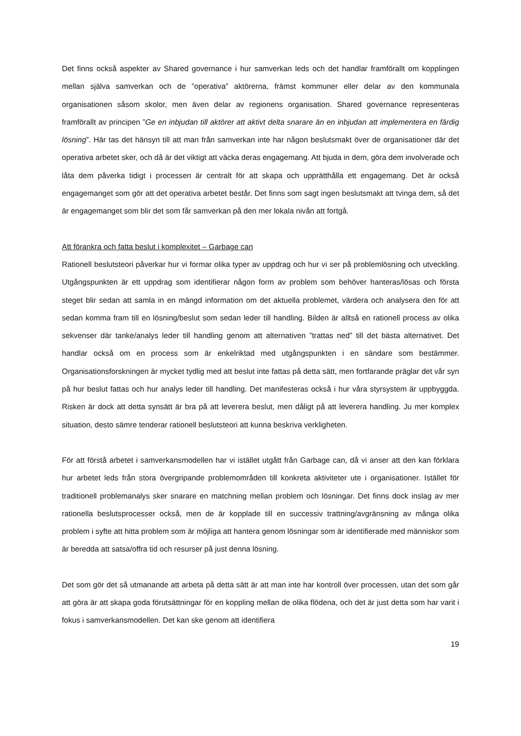Det finns också aspekter av Shared governance i hur samverkan leds och det handlar framförallt om kopplingen mellan själva samverkan och de ”operativa” aktörerna, främst kommuner eller delar av den kommunala organisationen såsom skolor, men även delar av regionens organisation. Shared governance representeras framförallt av principen ”Ge en inbjudan till aktörer att aktivt delta snarare än en inbjudan att implementera en färdig lösning”. Här tas det hänsyn till att man från samverkan inte har någon beslutsmakt över de organisationer där det operativa arbetet sker, och då är det viktigt att väcka deras engagemang. Att bjuda in dem, göra dem involverade och låta dem påverka tidigt i processen är centralt för att skapa och upprätthålla ett engagemang. Det är också engagemanget som gör att det operativa arbetet består. Det finns som sagt ingen beslutsmakt att tvinga dem, så det är engagemanget som blir det som får samverkan på den mer lokala nivån att fortgå.
Att förankra och fatta beslut i komplexitet – Garbage can
Rationell beslutsteori påverkar hur vi formar olika typer av uppdrag och hur vi ser på problemlösning och utveckling. Utgångspunkten är ett uppdrag som identifierar någon form av problem som behöver hanteras/lösas och första steget blir sedan att samla in en mängd information om det aktuella problemet, värdera och analysera den för att sedan komma fram till en lösning/beslut som sedan leder till handling. Bilden är alltså en rationell process av olika sekvenser där tanke/analys leder till handling genom att alternativen ”trattas ned” till det bästa alternativet. Det handlar också om en process som är enkelriktad med utgångspunkten i en sändare som bestämmer. Organisationsforskningen är mycket tydlig med att beslut inte fattas på detta sätt, men fortfarande präglar det vår syn på hur beslut fattas och hur analys leder till handling. Det manifesteras också i hur våra styrsystem är uppbyggda. Risken är dock att detta synsätt är bra på att leverera beslut, men dåligt på att leverera handling. Ju mer komplex situation, desto sämre tenderar rationell beslutsteori att kunna beskriva verkligheten.
För att förstå arbetet i samverkansmodellen har vi istället utgått från Garbage can, då vi anser att den kan förklara hur arbetet leds från stora övergripande problemområden till konkreta aktiviteter ute i organisationer. Istället för traditionell problemanalys sker snarare en matchning mellan problem och lösningar. Det finns dock inslag av mer rationella beslutsprocesser också, men de är kopplade till en successiv trattning/avgränsning av många olika problem i syfte att hitta problem som är möjliga att hantera genom lösningar som är identifierade med människor som är beredda att satsa/offra tid och resurser på just denna lösning.
Det som gör det så utmanande att arbeta på detta sätt är att man inte har kontroll över processen, utan det som går att göra är att skapa goda förutsättningar för en koppling mellan de olika flödena, och det är just detta som har varit i fokus i samverkansmodellen. Det kan ske genom att identifiera
19